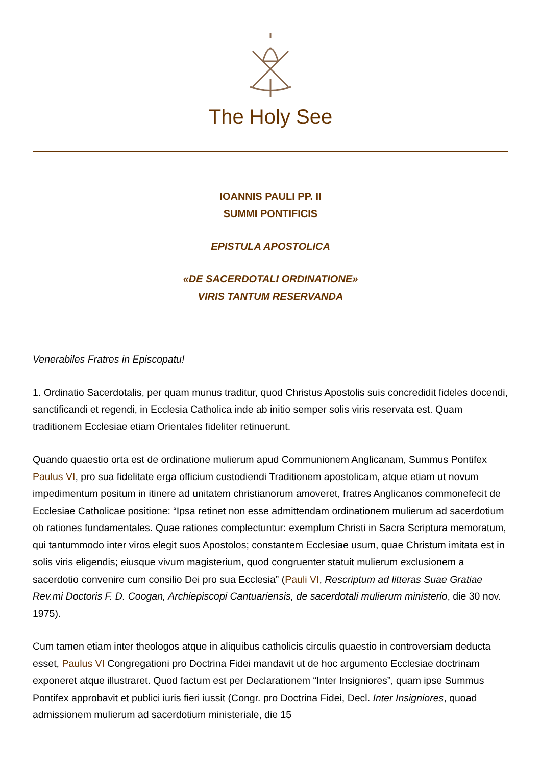The Holy See
IOANNIS PAULI PP. II
SUMMI PONTIFICIS
EPISTULA APOSTOLICA
«DE SACERDOTALI ORDINATIONE»
VIRIS TANTUM RESERVANDA
Venerabiles Fratres in Episcopatu!
1. Ordinatio Sacerdotalis, per quam munus traditur, quod Christus Apostolis suis concredidit fideles docendi, sanctificandi et regendi, in Ecclesia Catholica inde ab initio semper solis viris reservata est. Quam traditionem Ecclesiae etiam Orientales fideliter retinuerunt.
Quando quaestio orta est de ordinatione mulierum apud Communionem Anglicanam, Summus Pontifex Paulus VI, pro sua fidelitate erga officium custodiendi Traditionem apostolicam, atque etiam ut novum impedimentum positum in itinere ad unitatem christianorum amoveret, fratres Anglicanos commonefecit de Ecclesiae Catholicae positione: “Ipsa retinet non esse admittendam ordinationem mulierum ad sacerdotium ob rationes fundamentales. Quae rationes complectuntur: exemplum Christi in Sacra Scriptura memoratum, qui tantummodo inter viros elegit suos Apostolos; constantem Ecclesiae usum, quae Christum imitata est in solis viris eligendis; eiusque vivum magisterium, quod congruenter statuit mulierum exclusionem a sacerdotio convenire cum consilio Dei pro sua Ecclesia” (Pauli VI, Rescriptum ad litteras Suae Gratiae Rev.mi Doctoris F. D. Coogan, Archiepiscopi Cantuariensis, de sacerdotali mulierum ministerio, die 30 nov. 1975).
Cum tamen etiam inter theologos atque in aliquibus catholicis circulis quaestio in controversiam deducta esset, Paulus VI Congregationi pro Doctrina Fidei mandavit ut de hoc argumento Ecclesiae doctrinam exponeret atque illustraret. Quod factum est per Declarationem “Inter Insigniores”, quam ipse Summus Pontifex approbavit et publici iuris fieri iussit (Congr. pro Doctrina Fidei, Decl. Inter Insigniores, quoad admissionem mulierum ad sacerdotium ministeriale, die 15